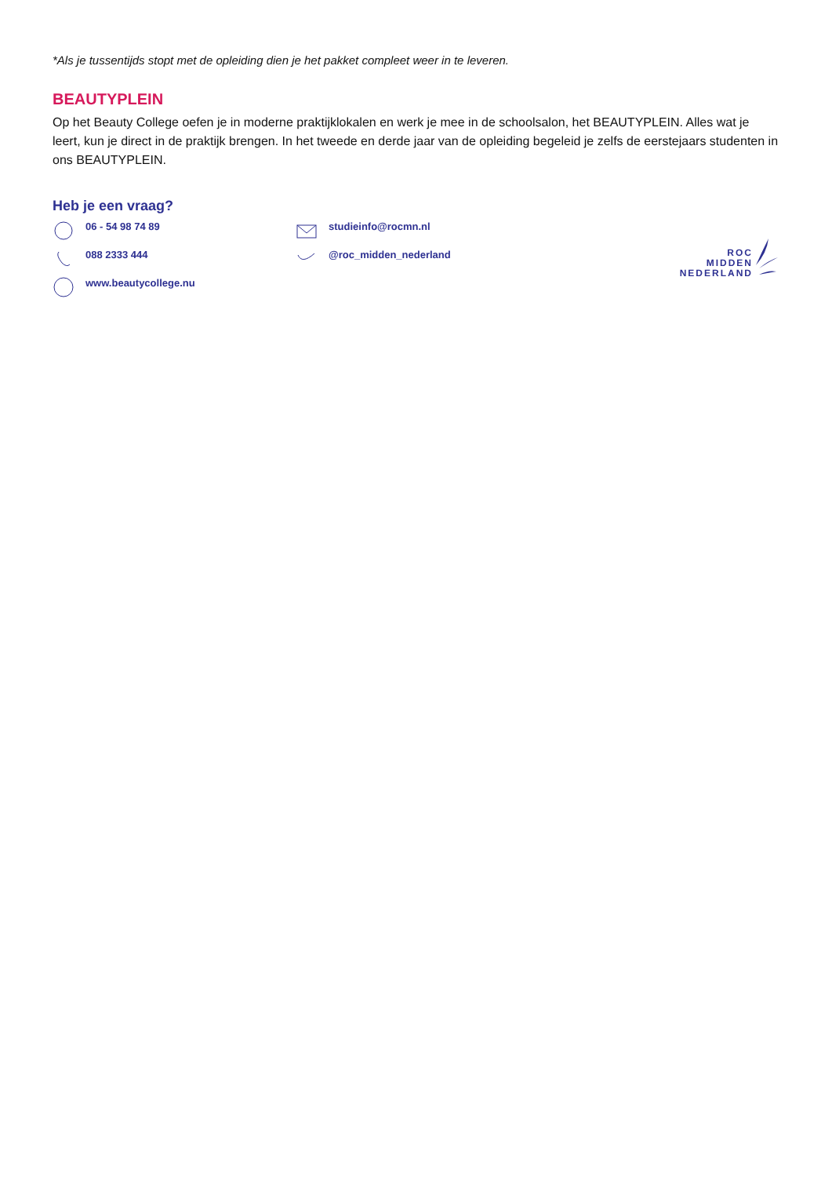*Als je tussentijds stopt met de opleiding dien je het pakket compleet weer in te leveren.
BEAUTYPLEIN
Op het Beauty College oefen je in moderne praktijklokalen en werk je mee in de schoolsalon, het BEAUTYPLEIN. Alles wat je leert, kun je direct in de praktijk brengen. In het tweede en derde jaar van de opleiding begeleid je zelfs de eerstejaars studenten in ons BEAUTYPLEIN.
Heb je een vraag?
06 - 54 98 74 89
088 2333 444
www.beautycollege.nu
studieinfo@rocmn.nl
@roc_midden_nederland
ROC
MIDDEN
NEDERLAND